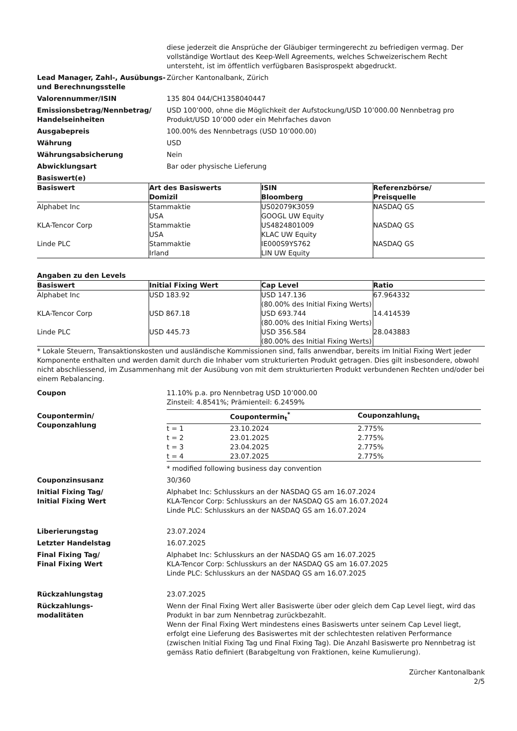diese jederzeit die Ansprüche der Gläubiger termingerecht zu befriedigen vermag. Der vollständige Wortlaut des Keep-Well Agreements, welches Schweizerischem Recht untersteht, ist im öffentlich verfügbaren Basisprospekt abgedruckt.
Lead Manager, Zahl-, Ausübungs- und Berechnungsstelle
Zürcher Kantonalbank, Zürich
Valorennummer/ISIN 135 804 044/CH1358040447
Emissionsbetrag/Nennbetrag/ Handelseinheiten
USD 100’000, ohne die Möglichkeit der Aufstockung/USD 10’000.00 Nennbetrag pro Produkt/USD 10’000 oder ein Mehrfaches davon
Ausgabepreis 100.00% des Nennbetrags (USD 10’000.00)
Währung USD
Währungsabsicherung Nein
Abwicklungsart Bar oder physische Lieferung
Basiswert(e)
| Basiswert | Art des Basiswerts Domizil | ISIN Bloomberg | Referenzbörse/ Preisquelle |
| --- | --- | --- | --- |
| Alphabet Inc | Stammaktie USA | US02079K3059 GOOGL UW Equity | NASDAQ GS |
| KLA-Tencor Corp | Stammaktie USA | US4824801009 KLAC UW Equity | NASDAQ GS |
| Linde PLC | Stammaktie Irland | IE000S9YS762 LIN UW Equity | NASDAQ GS |
Angaben zu den Levels
| Basiswert | Initial Fixing Wert | Cap Level | Ratio |
| --- | --- | --- | --- |
| Alphabet Inc | USD 183.92 | USD 147.136 (80.00% des Initial Fixing Werts) | 67.964332 |
| KLA-Tencor Corp | USD 867.18 | USD 693.744 (80.00% des Initial Fixing Werts) | 14.414539 |
| Linde PLC | USD 445.73 | USD 356.584 (80.00% des Initial Fixing Werts) | 28.043883 |
* Lokale Steuern, Transaktionskosten und ausländische Kommissionen sind, falls anwendbar, bereits im Initial Fixing Wert jeder Komponente enthalten und werden damit durch die Inhaber vom strukturierten Produkt getragen. Dies gilt insbesondere, obwohl nicht abschliessend, im Zusammenhang mit der Ausübung von mit dem strukturierten Produkt verbundenen Rechten und/oder bei einem Rebalancing.
Coupon 11.10% p.a. pro Nennbetrag USD 10’000.00
Zinsteil: 4.8541%; Prämienteil: 6.2459%
Coupontermin/
Couponzahlung
| | Coupontermin<sub>t</sub><sup>*</sup> | Couponzahlung<sub>t</sub> |
| --- | --- | --- |
| t = 1 | 23.10.2024 | 2.775% |
| t = 2 | 23.01.2025 | 2.775% |
| t = 3 | 23.04.2025 | 2.775% |
| t = 4 | 23.07.2025 | 2.775% |
* modified following business day convention
Couponzinsusanz 30/360
Initial Fixing Tag/
Initial Fixing Wert
Alphabet Inc: Schlusskurs an der NASDAQ GS am 16.07.2024
KLA-Tencor Corp: Schlusskurs an der NASDAQ GS am 16.07.2024
Linde PLC: Schlusskurs an der NASDAQ GS am 16.07.2024
Liberierungstag 23.07.2024
Letzter Handelstag 16.07.2025
Final Fixing Tag/
Final Fixing Wert
Alphabet Inc: Schlusskurs an der NASDAQ GS am 16.07.2025
KLA-Tencor Corp: Schlusskurs an der NASDAQ GS am 16.07.2025
Linde PLC: Schlusskurs an der NASDAQ GS am 16.07.2025
Rückzahlungstag 23.07.2025
Rückzahlungs-
modalitäten
Wenn der Final Fixing Wert aller Basiswerte über oder gleich dem Cap Level liegt, wird das Produkt in bar zum Nennbetrag zurückbezahlt.
Wenn der Final Fixing Wert mindestens eines Basiswerts unter seinem Cap Level liegt, erfolgt eine Lieferung des Basiswertes mit der schlechtesten relativen Performance (zwischen Initial Fixing Tag und Final Fixing Tag). Die Anzahl Basiswerte pro Nennbetrag ist gemäss Ratio definiert (Barabgeltung von Fraktionen, keine Kumulierung).
Zürcher Kantonalbank
2/5